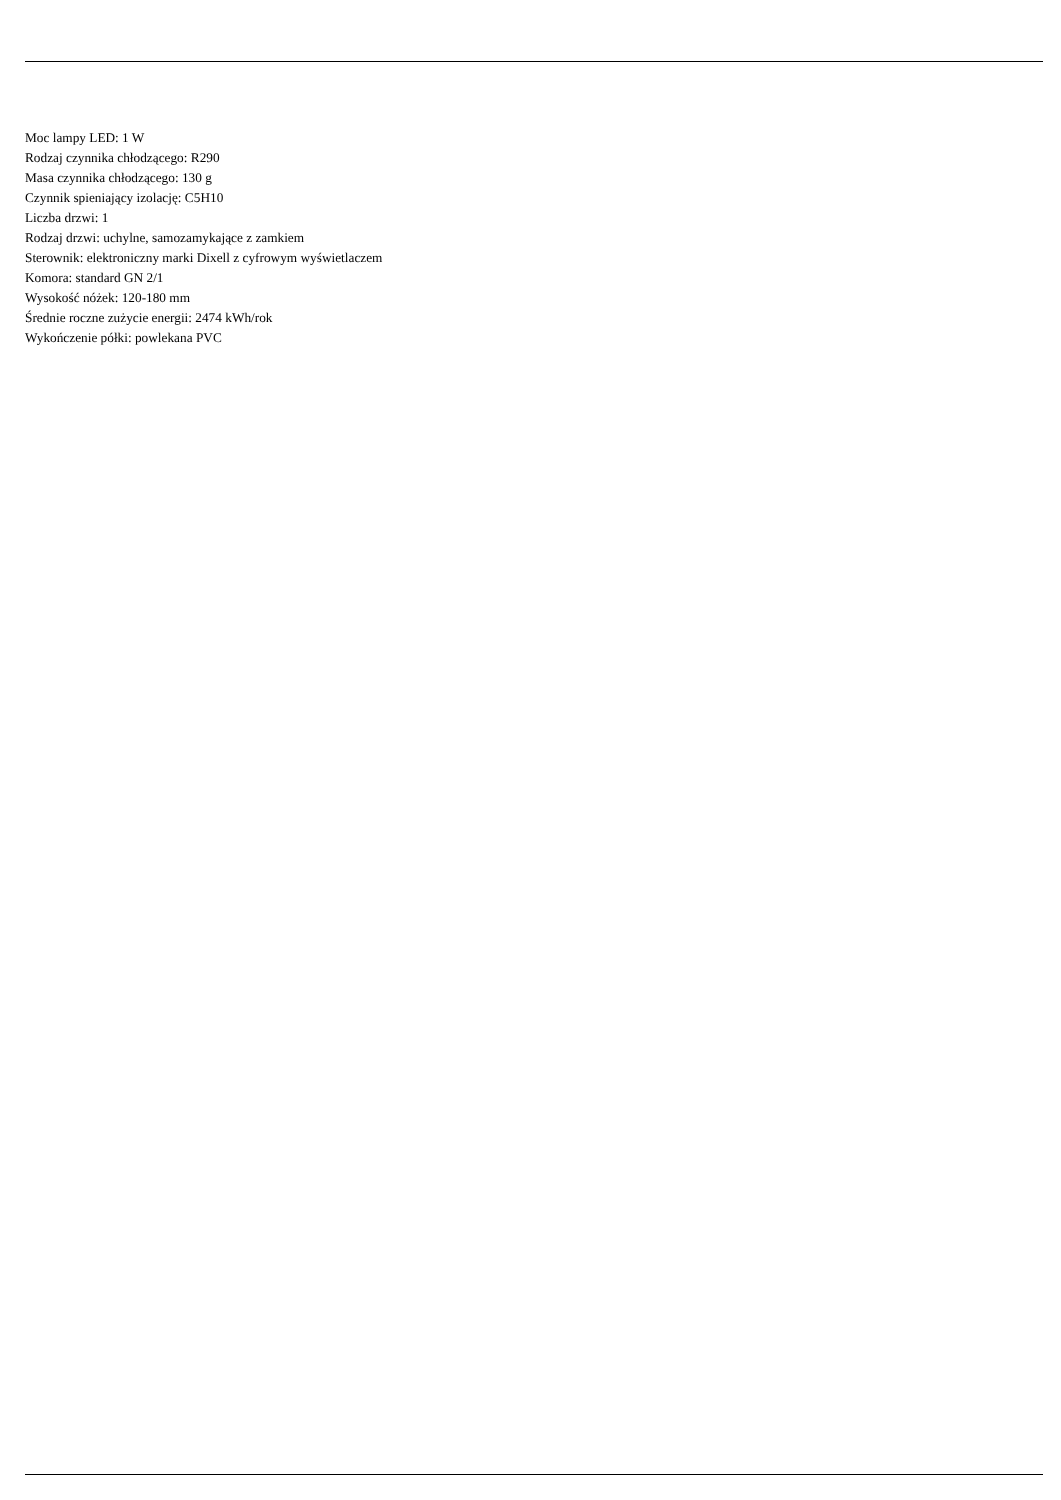Moc lampy LED: 1 W
Rodzaj czynnika chłodzącego: R290
Masa czynnika chłodzącego: 130 g
Czynnik spieniający izolację: C5H10
Liczba drzwi: 1
Rodzaj drzwi: uchylne, samozamykające z zamkiem
Sterownik: elektroniczny marki Dixell z cyfrowym wyświetlaczem
Komora: standard GN 2/1
Wysokość nóżek: 120-180 mm
Średnie roczne zużycie energii: 2474 kWh/rok
Wykończenie półki: powlekana PVC